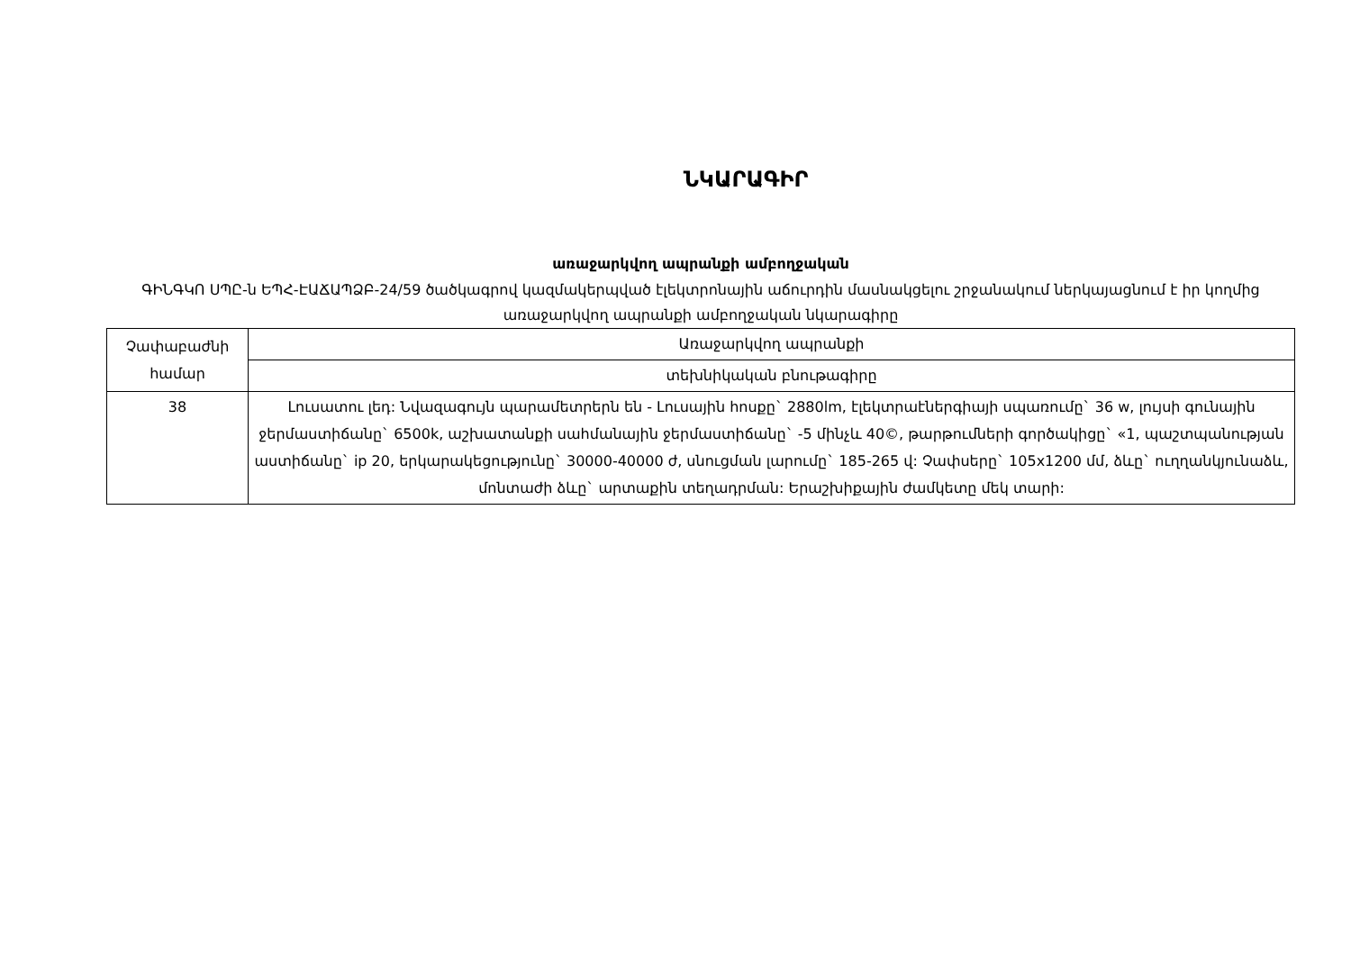ՆԿԱՐԱԳԻՐ
առաջարկվող ապրանքի ամբողջական
ԳԻՆԳԿՈ ՍՊԸ-ն ԵՊՀ-ԷԱՃԱՊՁԲ-24/59 ծածկագրով կազմակերպված էլեկտրոնային աճուրդին մասնակցելու շրջանակում ներկայացնում է իր կողմից առաջարկվող ապրանքի ամբողջական նկարագիրը
| Չափաբաժնի համար | Առաջարկվող ապրանքի |
| | տեխնիկական բնութագիրը |
| 38 | Լուսատու լեդ: Նվազագույն պարամետրերն են - Լուսային հոսքը` 2880lm, էլեկտրաէներգիայի սպառումը` 36 w, լույսի գունային ջերմաստիճանը` 6500k, աշխատանքի սահմանային ջերմաստիճանը` -5 մինչև 40©, թարթումների գործակիցը` «1, պաշտպանության աստիճանը` ip 20, երկարակեցությունը` 30000-40000 ժ, սնուցման լարումը` 185-265 վ: Չափսերը` 105x1200 մմ, ձևը` ուղղանկյունաձև, մոնտաժի ձևը` արտաքին տեղադրման: Երաշխիքային ժամկետը մեկ տարի: |